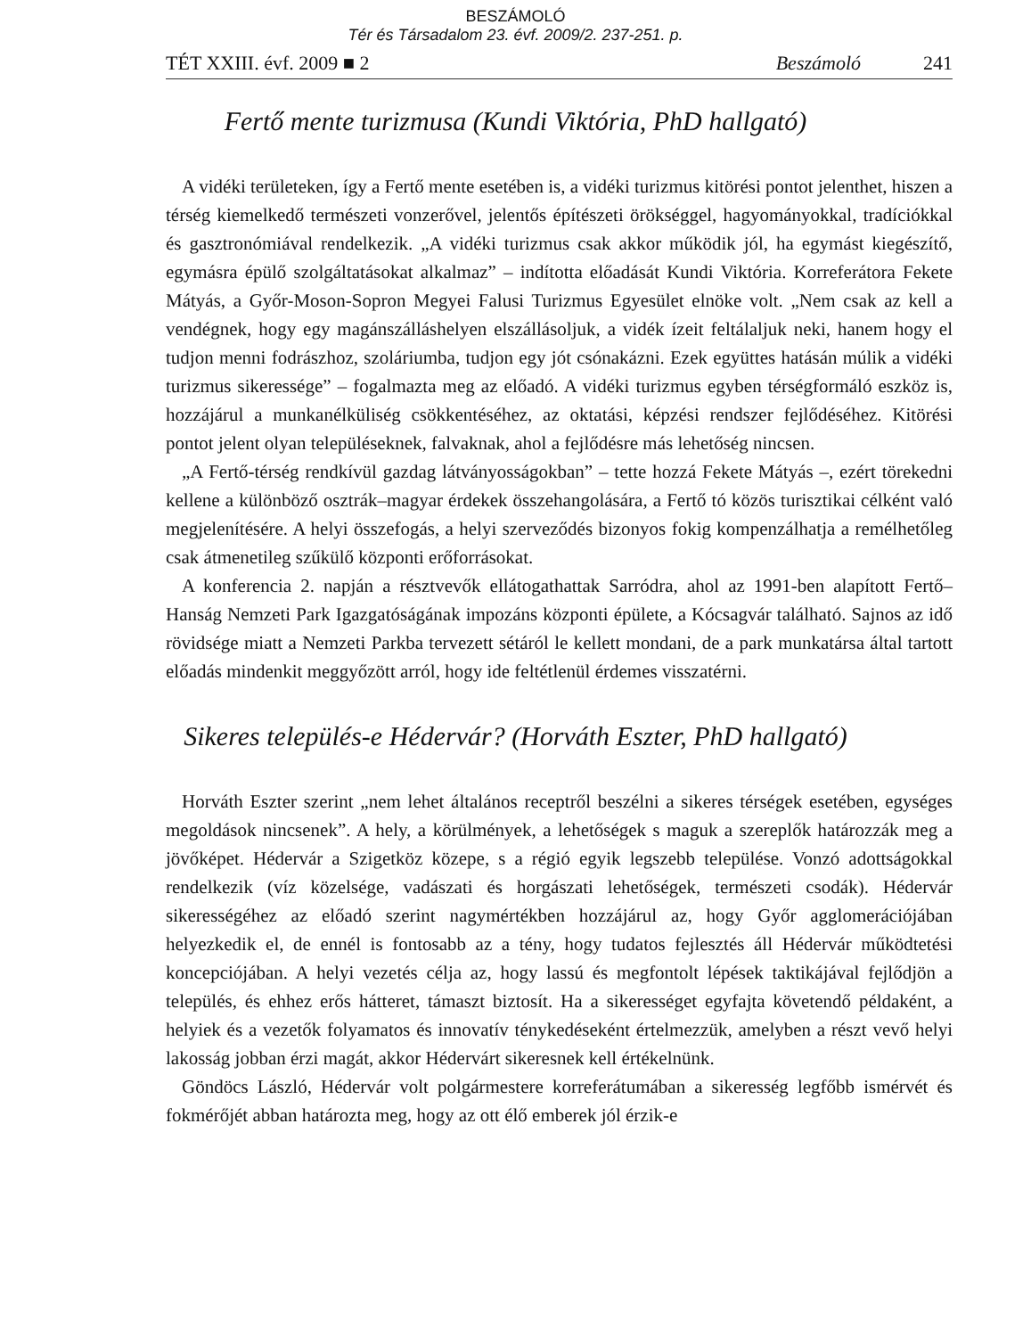BESZÁMOLÓ
Tér és Társadalom 23. évf. 2009/2. 237-251. p.
TÉT XXIII. évf. 2009 ■ 2 Beszámoló 241
Fertő mente turizmusa (Kundi Viktória, PhD hallgató)
A vidéki területeken, így a Fertő mente esetében is, a vidéki turizmus kitörési pontot jelenthet, hiszen a térség kiemelkedő természeti vonzerővel, jelentős építészeti örökséggel, hagyományokkal, tradíciókkal és gasztronómiával rendelkezik. „A vidéki turizmus csak akkor működik jól, ha egymást kiegészítő, egymásra épülő szolgáltatásokat alkalmaz” – indította előadását Kundi Viktória. Korreferátora Fekete Mátyás, a Győr-Moson-Sopron Megyei Falusi Turizmus Egyesület elnöke volt. „Nem csak az kell a vendégnek, hogy egy magánszálláshelyen elszállásoljuk, a vidék ízeit feltálaljuk neki, hanem hogy el tudjon menni fodrászhoz, szoláriumba, tudjon egy jót csónakázni. Ezek együttes hatásán múlik a vidéki turizmus sikeressége” – fogalmazta meg az előadó. A vidéki turizmus egyben térségformáló eszköz is, hozzájárul a munkanélküliség csökkentéséhez, az oktatási, képzési rendszer fejlődéséhez. Kitörési pontot jelent olyan településeknek, falvaknak, ahol a fejlődésre más lehetőség nincsen.
„A Fertő-térség rendkívül gazdag látványosságokban” – tette hozzá Fekete Mátyás –, ezért törekedni kellene a különböző osztrák–magyar érdekek összehangolására, a Fertő tó közös turisztikai célként való megjelenítésére. A helyi összefogás, a helyi szerveződés bizonyos fokig kompenzálhatja a remélhetőleg csak átmenetileg szűkülő központi erőforrásokat.
A konferencia 2. napján a résztvevők ellátogathattak Sarródra, ahol az 1991-ben alapított Fertő–Hanság Nemzeti Park Igazgatóságának impozáns központi épülete, a Kócsagvár található. Sajnos az idő rövidsége miatt a Nemzeti Parkba tervezett sétáról le kellett mondani, de a park munkatársa által tartott előadás mindenkit meggyőzött arról, hogy ide feltétlenül érdemes visszatérni.
Sikeres település-e Hédervár? (Horváth Eszter, PhD hallgató)
Horváth Eszter szerint „nem lehet általános receptről beszélni a sikeres térségek esetében, egységes megoldások nincsenek”. A hely, a körülmények, a lehetőségek s maguk a szereplők határozzák meg a jövőképet. Hédervár a Szigetköz közepe, s a régió egyik legszebb települése. Vonzó adottságokkal rendelkezik (víz közelsége, vadászati és horgászati lehetőségek, természeti csodák). Hédervár sikerességéhez az előadó szerint nagymértékben hozzájárul az, hogy Győr agglomerációjában helyezkedik el, de ennél is fontosabb az a tény, hogy tudatos fejlesztés áll Hédervár működtetési koncepciójában. A helyi vezetés célja az, hogy lassú és megfontolt lépések taktikájával fejlődjön a település, és ehhez erős hátteret, támaszt biztosít. Ha a sikerességet egyfajta követendő példaként, a helyiek és a vezetők folyamatos és innovatív ténykedéseként értelmezzük, amelyben a részt vevő helyi lakosság jobban érzi magát, akkor Hédervárt sikeresnek kell értékelnünk.
Göndöcs László, Hédervár volt polgármestere korreferátumában a sikeresség legfőbb ismérvét és fokmérőjét abban határozta meg, hogy az ott élő emberek jól érzik-e